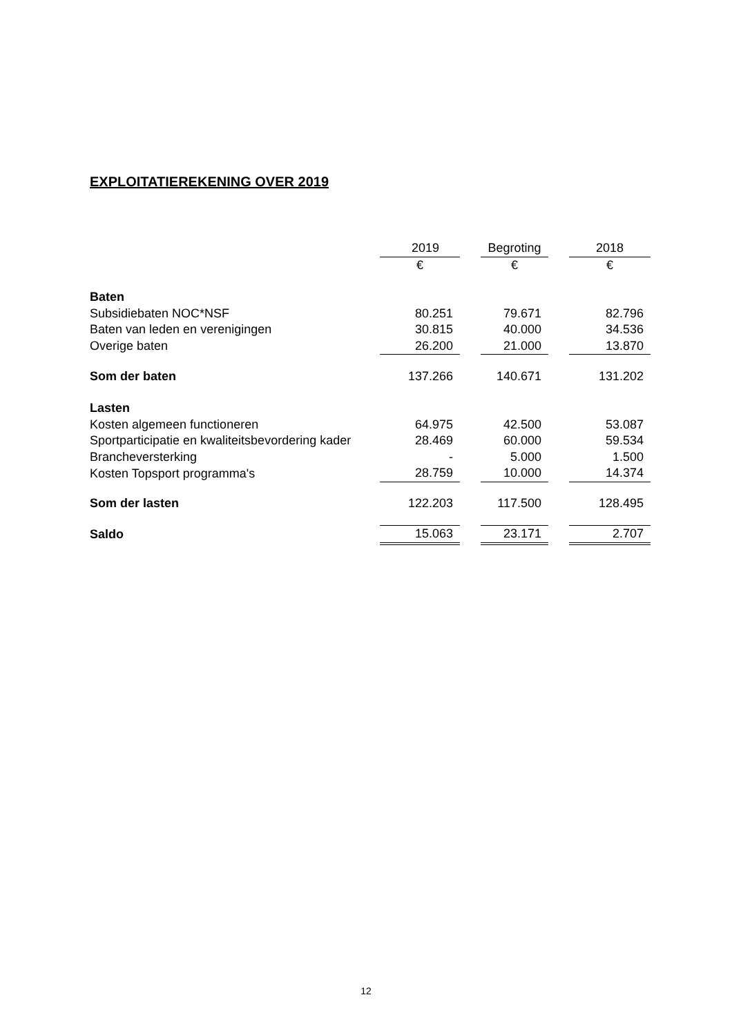EXPLOITATIEREKENING OVER 2019
| | 2019 | | Begroting | | 2018 |
| --- | --- | --- | --- | --- | --- |
| | € | | € | | € |
| Baten | | | | | |
| Subsidiebaten NOC*NSF | 80.251 | | 79.671 | | 82.796 |
| Baten van leden en verenigingen | 30.815 | | 40.000 | | 34.536 |
| Overige baten | 26.200 | | 21.000 | | 13.870 |
| Som der baten | 137.266 | | 140.671 | | 131.202 |
| Lasten | | | | | |
| Kosten algemeen functioneren | 64.975 | | 42.500 | | 53.087 |
| Sportparticipatie en kwaliteitsbevordering kader | 28.469 | | 60.000 | | 59.534 |
| Brancheversterking | - | | 5.000 | | 1.500 |
| Kosten Topsport programma's | 28.759 | | 10.000 | | 14.374 |
| Som der lasten | 122.203 | | 117.500 | | 128.495 |
| Saldo | 15.063 | | 23.171 | | 2.707 |
12